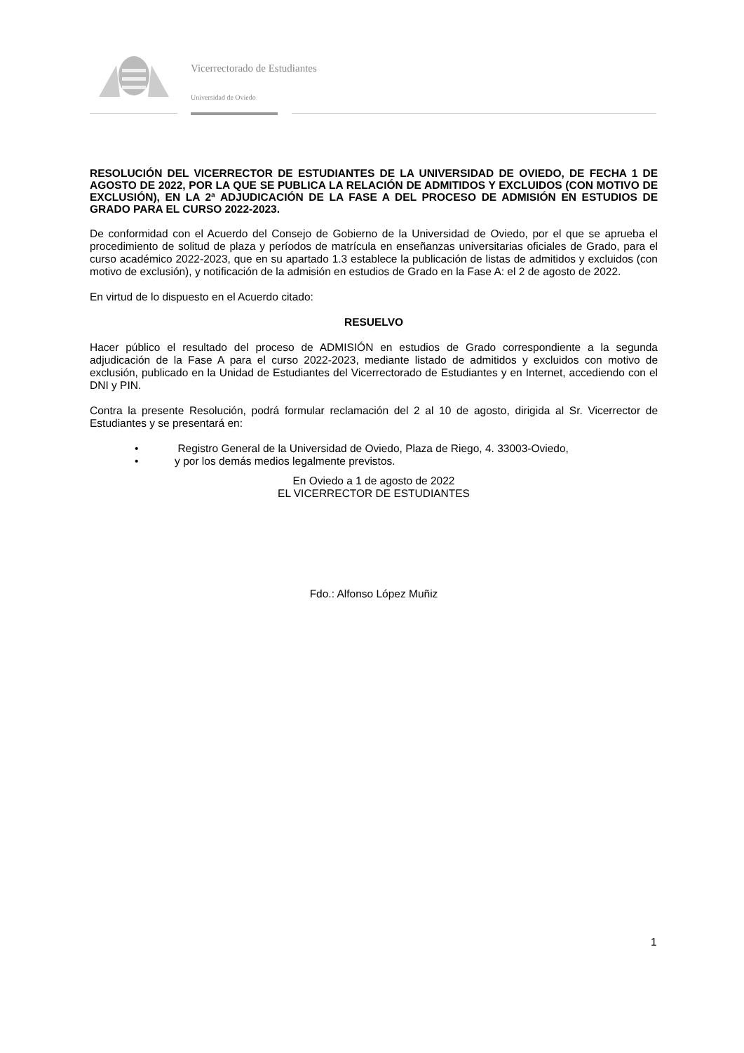Vicerrectorado de Estudiantes
Universidad de Oviedo
RESOLUCIÓN DEL VICERRECTOR DE ESTUDIANTES DE LA UNIVERSIDAD DE OVIEDO, DE FECHA 1 DE AGOSTO DE 2022, POR LA QUE SE PUBLICA LA RELACIÓN DE ADMITIDOS Y EXCLUIDOS (CON MOTIVO DE EXCLUSIÓN), EN LA 2ª ADJUDICACIÓN DE LA FASE A DEL PROCESO DE ADMISIÓN EN ESTUDIOS DE GRADO PARA EL CURSO 2022-2023.
De conformidad con el Acuerdo del Consejo de Gobierno de la Universidad de Oviedo, por el que se aprueba el procedimiento de solitud de plaza y períodos de matrícula en enseñanzas universitarias oficiales de Grado, para el curso académico 2022-2023, que en su apartado 1.3 establece la publicación de listas de admitidos y excluidos (con motivo de exclusión), y notificación de la admisión en estudios de Grado en la Fase A: el 2 de agosto de 2022.
En virtud de lo dispuesto en el Acuerdo citado:
RESUELVO
Hacer público el resultado del proceso de ADMISIÓN en estudios de Grado correspondiente a la segunda adjudicación de la Fase A para el curso 2022-2023, mediante listado de admitidos y excluidos con motivo de exclusión, publicado en la Unidad de Estudiantes del Vicerrectorado de Estudiantes y en Internet, accediendo con el DNI y PIN.
Contra la presente Resolución, podrá formular reclamación del 2 al 10 de agosto, dirigida al Sr. Vicerrector de Estudiantes y se presentará en:
• Registro General de la Universidad de Oviedo, Plaza de Riego, 4. 33003-Oviedo,
• y por los demás medios legalmente previstos.
En Oviedo a 1 de agosto de 2022
EL VICERRECTOR DE ESTUDIANTES
Fdo.: Alfonso López Muñiz
1